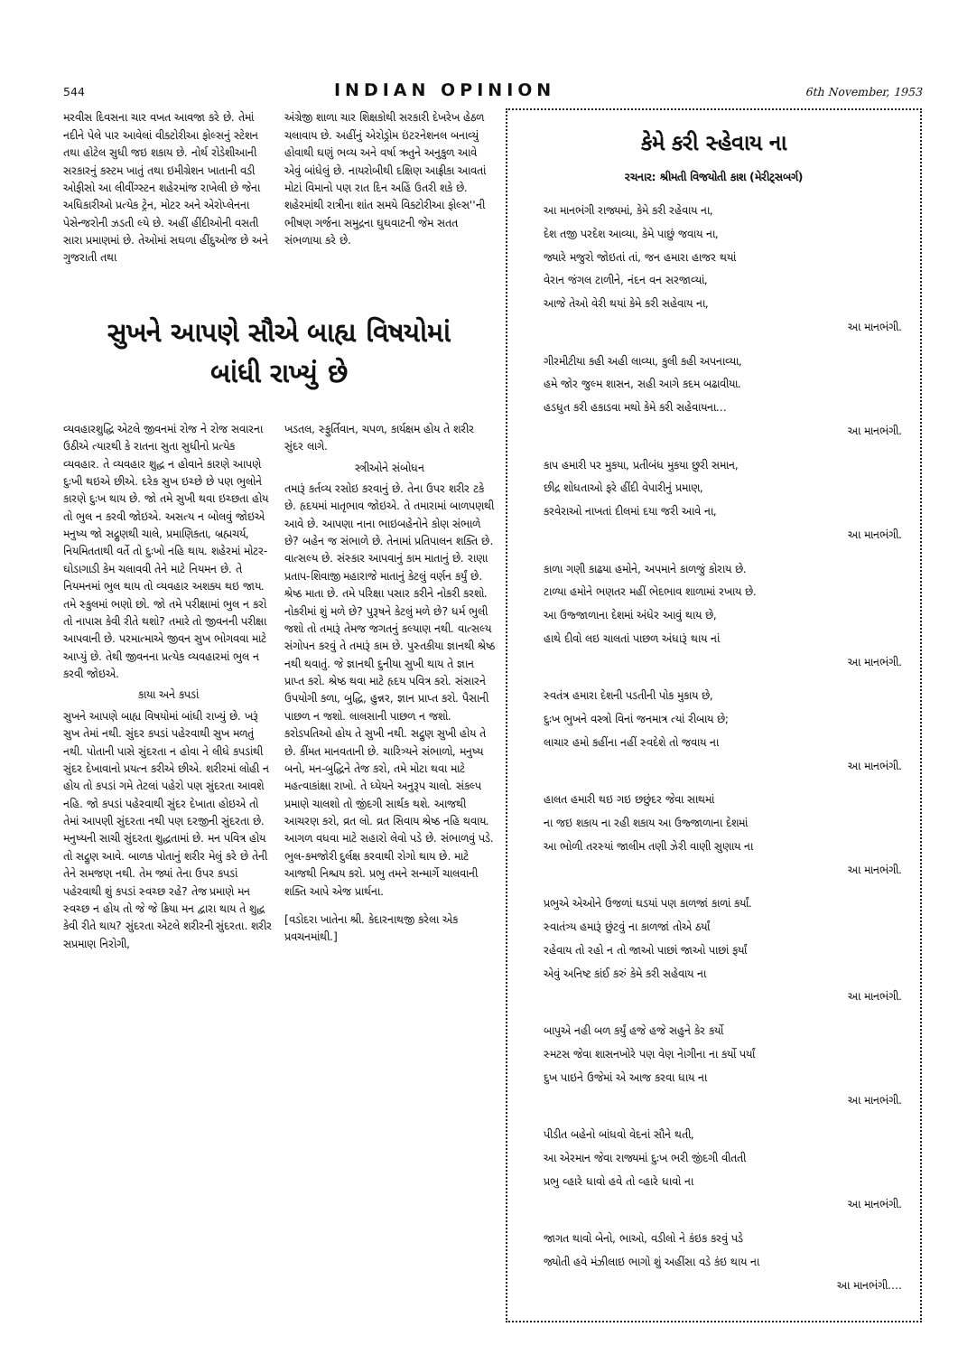544 INDIAN OPINION 6th November, 1953
મરવીસ દિવસના ચાર વખત આવજા કરે છે. તેમાં નદીને પેલે પાર આવેલાં વીક્ટોરીઆ ફોલ્સનું સ્ટેશન તથા હોટેલ સુધી જઇ શકાય છે. નોર્થ રોડેશીઆની સરકારનું કસ્ટમ ખાતું તથા ઇમીગ્રેશન ખાતાની વડી ઓફીસો આ લીવીંગ્સ્ટન શહેરમાંજ રાખેલી છે જેના અધિકારીઓ પ્રત્યેક ટ્રેન, મોટર અને એરોપ્લેનના પેસેન્જરોની ઝડતી લ્યે છે. અહીં હીંદીઓની વસતી સારા પ્રમાણમાં છે. તેઓમાં સઘળા હીંદુઓજ છે અને ગુજરાતી તથા
અંગ્રેજી શાળા ચાર શિક્ષકોથી સરકારી દેખરેખ હેઠળ ચલાવાય છે. અહીંનું એરોડ્રોમ ઇંટરનેશનલ બનાવ્યું હોવાથી ઘણું ભવ્ય અને વર્ષા ઋતુને અનુકુળ આવે એવું બાંધેલું છે. નાયરોબીથી દક્ષિણ આફ્રીકા આવતાં મોટાં વિમાનો પણ રાત દિન અહિં ઉતરી શકે છે. શહેરમાંથી રાત્રીના શાંત સમયે વિક્ટોરીઆ ફોલ્સ''ની ભીષણ ગર્જના સમુદ્રના ઘુઘવાટની જેમ સતત સંભળાયા કરે છે.
સુખને આપણે સૌએ બાહ્ય વિષયોમાં
બાંધી રાખ્યું છે
વ્યવહારશુદ્ધિ એટલે જીવનમાં રોજ ને રોજ સવારના ઉઠીએ ત્યારથી કે રાતના સુતા સુધીનો પ્રત્યેક વ્યવહાર. તે વ્યવહાર શુદ્ધ ન હોવાને કારણે આપણે દુઃખી થઇએ છીએ. દરેક સુખ ઇચ્છે છે પણ ભુલોને કારણે દુઃખ થાય છે. જો તમે સુખી થવા ઇચ્છતા હોય તો ભુલ ન કરવી જોઇએ. અસત્ય ન બોલવું જોઇએ મનુષ્ય જો સદ્ગુણથી ચાલે, પ્રમાણિકતા, બ્રહ્મચર્ય, નિયમિતતાથી વર્તે તો દુઃખો નહિ થાય. શહેરમાં મોટર-ઘોડાગાડી કેમ ચલાવવી તેને માટે નિયમન છે. તે નિયમનમાં ભુલ થાય તો વ્યવહાર અશક્ય થઇ જાય. તમે સ્કુલમાં ભણો છો. જો તમે પરીક્ષામાં ભુલ ન કરો તો નાપાસ કેવી રીતે થશો? તમારે તો જીવનની પરીક્ષા આપવાની છે. પરમાત્માએ જીવન સુખ ભોગવવા માટે આપ્યું છે. તેથી જીવનના પ્રત્યેક વ્યવહારમાં ભુલ ન કરવી જોઇએ.
કાયા અને કપડાં
સુખને આપણે બાહ્ય વિષયોમાં બાંધી રાખ્યું છે. ખરૂં સુખ તેમાં નથી. સુંદર કપડાં પહેરવાથી સુખ મળતું નથી. પોતાની પાસે સુંદરતા ન હોવા ને લીધે કપડાંથી સુંદર દેખાવાનો પ્રયત્ન કરીએ છીએ. શરીરમાં લોહી ન હોય તો કપડાં ગમે તેટલાં પહેરો પણ સુંદરતા આવશે નહિ. જો કપડાં પહેરવાથી સુંદર દેખાતા હોઇએ તો તેમાં આપણી સુંદરતા નથી પણ દરજીની સુંદરતા છે. મનુષ્યની સાચી સુંદરતા શુદ્ધતામાં છે. મન પવિત્ર હોય તો સદ્ગુણ આવે. બાળક પોતાનું શરીર મેલું કરે છે તેની તેને સમજણ નથી. તેમ જ્યાં તેના ઉપર કપડાં પહેરવાથી શું કપડાં સ્વચ્છ રહે? તેજ પ્રમાણે મન સ્વચ્છ ન હોય તો જે જે ક્રિયા મન દ્વારા થાય તે શુદ્ધ કેવી રીતે થાય? સુંદરતા એટલે શરીરની સુંદરતા. શરીર સપ્રમાણ નિરોગી,
ખડતલ, સ્ફુર્તિવાન, ચપળ, કાર્યક્ષમ હોય તે શરીર સુંદર લાગે.
સ્ત્રીઓને સંબોધન
તમારૂં કર્તવ્ય રસોઇ કરવાનું છે. તેના ઉપર શરીર ટકે છે. હૃદયમાં માતૃભાવ જોઇએ. તે તમારામાં બાળપણથી આવે છે. આપણા નાના ભાઇબહેનોને કોણ સંભાળે છે? બહેન જ સંભાળે છે. તેનામાં પ્રતિપાલન શક્તિ છે. વાત્સલ્ય છે. સંસ્કાર આપવાનું કામ માતાનું છે. રાણા પ્રતાપ-શિવાજી મહારાજે માતાનું કેટલું વર્ણન કર્યું છે. શ્રેષ્ઠ માતા છે. તમે પરિક્ષા પસાર કરીને નોકરી કરશો. નોકરીમાં શું મળે છે? પુરૂષને કેટલું મળે છે? ધર્મ ભુલી જશો તો તમારૂં તેમજ જગતનું કલ્યાણ નથી. વાત્સલ્ય સંગોપન કરવું તે તમારૂં કામ છે. પુસ્તકીયા જ્ઞાનથી શ્રેષ્ઠ નથી થવાતું. જે જ્ઞાનથી દુનીયા સુખી થાય તે જ્ઞાન પ્રાપ્ત કરો. શ્રેષ્ઠ થવા માટે હૃદય પવિત્ર કરો. સંસારને ઉપયોગી કળા, બુદ્ધિ, હુન્નર, જ્ઞાન પ્રાપ્ત કરો. પૈસાની પાછળ ન જશો. લાલસાની પાછળ ન જશો. કરોડપતિઓ હોય તે સુખી નથી. સદ્ગુણ સુખી હોય તે છે. કીંમત માનવતાની છે. ચારિત્ર્યને સંભાળો, મનુષ્ય બનો, મન-બુદ્ધિને તેજ કરો, તમે મોટા થવા માટે મહત્વાકાંક્ષા રાખો. તે ધ્યેયને અનુરૂપ ચાલો. સંકલ્પ પ્રમાણે ચાલશો તો જીંદગી સાર્થક થશે. આજથી આચરણ કરો, વ્રત લો. વ્રત સિવાય શ્રેષ્ઠ નહિ થવાય. આગળ વધવા માટે સહારો લેવો પડે છે. સંભાળવું પડે. ભુલ-કમજોરી દુર્લક્ષ કરવાથી રોગો થાય છે. માટે આજથી નિશ્ચય કરો. પ્રભુ તમને સન્માર્ગે ચાલવાની શક્તિ આપે એજ પ્રાર્થના.
[વડોદરા ખાતેના શ્રી. કેદારનાથજી કરેલા એક પ્રવચનમાંથી.]
કેમે કરી સ્હેવાય ના
રચનાર: શ્રીમતી વિજયોતી કાશ (મેરીટ્સબર્ગ)
આ માનભંગી રાજ્યમાં, કેમે કરી રહેવાય ના,
દેશ તજી પરદેશ આવ્યા, કેમે પાછું જવાય ના,
જ્યારે મજુરો જોઇતાં તાં, જન હમારા હાજર થયાં
વેરાન જંગલ ટાળીને, નંદન વન સરજાવ્યાં,
આજે તેઓ વેરી થયાં કેમે કરી સહેવાય ના,
આ માનભંગી.
ગીરમીટીયા કહી અહી લાવ્યા, કુલી કહી અપનાવ્યા,
હમે જોર જુલ્મ શાસન, સહી આગે કદમ બઢાવીયા.
હડધુત કરી હકાડવા મથો કેમે કરી સહેવાયના...
આ માનભંગી.
કાપ હમારી પર મુકયા, પ્રતીબંધ મુકયા છુરી સમાન,
છીદ્ર શોધતાઓ ફરે હીંદી વેપારીનું પ્રમાણ,
કરવેરાઓ નાખતાં દીલમાં દયા જરી આવે ના,
આ માનભંગી.
કાળા ગણી કાઢયા હમોને, અપમાને કાળજું કોરાય છે.
ટાળ્યા હમોને ભણતર મહીં ભેદભાવ શાળામાં રખાય છે.
આ ઉજ્જાળાના દેશમાં અંધેર આવું થાય છે,
હાથે દીવો લઇ ચાલતાં પાછળ અંધારૂં થાય નાં
આ માનભંગી.
સ્વતંત્ર હમારા દેશની પડતીની પોક મુકાય છે,
દુઃખ ભુખને વસ્ત્રો વિનાં જનમાત્ર ત્યાં રીબાય છે;
લાચાર હમો કહીંના નહીં સ્વદેશે તો જવાય ના
આ માનભંગી.
હાલત હમારી થઇ ગઇ છછુંદર જેવા સાથમાં
ના જઇ શકાય ના રહી શકાય આ ઉજ્જાળાના દેશમાં
આ ભોળી તરસ્યાં જાલીમ તણી ઝેરી વાણી સુણાય ના
આ માનભંગી.
પ્રભુએ એઓને ઉજળાં ઘડયાં પણ કાળજાં કાળાં કર્યાં.
સ્વાતંત્ર્ય હમારૂં છુંટવું ના કાળજાં તોએ ઠર્યાં
રહેવાય તો રહો ન તો જાઓ પાછાં જાઓ પાછાં ફર્યાં
એવું અનિષ્ટ કાંઈ કરું કેમે કરી સહેવાય ના
આ માનભંગી.
બાપુએ નહી બળ કર્યું હજે હજે સહુને કેર કર્યો
સ્મટસ જેવા શાસનખોરે પણ વેણ નેાગીના ના કર્યો પર્યાં
દુખ પાઇને ઉજેમાં એ આજ કરવા ધાય ના
આ માનભંગી.
પીડીત બહેનો બાંધવો વેદનાં સૌને થતી,
આ એરમાન જેવા રાજ્યમાં દુઃખ ભરી જીંદગી વીતતી
પ્રભુ વ્હારે ધાવો હવે તો વ્હારે ધાવો ના
આ માનભંગી.
જાગત થાવો બેનો, ભાઓ, વડીલો ને કંઇક કરવું પડે
જ્યોતી હવે મંઝીલાઇ ભાગો શું અહીંસા વડે કંઇ થાય ના
આ માનભંગી....